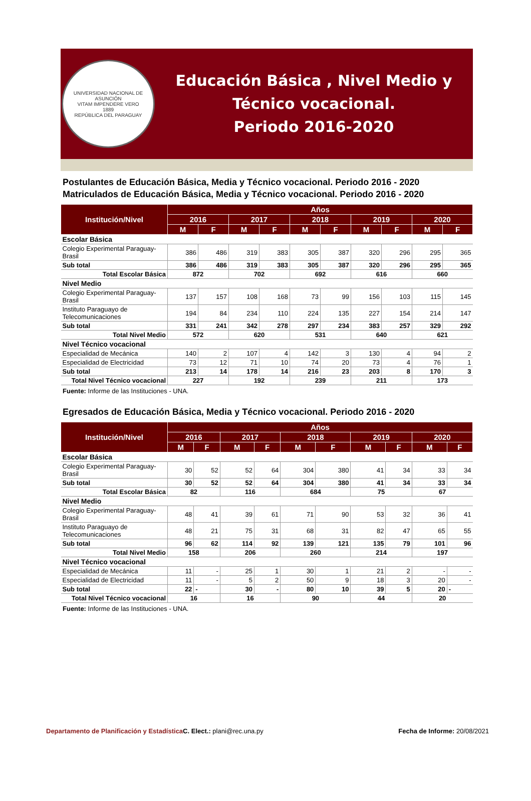UNIVERSIDAD NACIONAL DE ASUNCIÓN
VITAM IMPENDERE VERO
1889
REPÚBLICA DEL PARAGUAY
Educación Básica , Nivel Medio y
Técnico vocacional.
Periodo 2016-2020
Postulantes de Educación Básica, Media y Técnico vocacional. Periodo 2016 - 2020
Matriculados de Educación Básica, Media y Técnico vocacional. Periodo 2016 - 2020
| Institución/Nivel | Años | | | | | | | | | |
| --- | --- | --- | --- | --- | --- | --- | --- | --- | --- | --- |
| | 2016 | | 2017 | | 2018 | | 2019 | | 2020 | |
| | M | F | M | F | M | F | M | F | M | F |
| Escolar Básica | | | | | | | | | | |
| Colegio Experimental Paraguay-Brasil | 386 | 486 | 319 | 383 | 305 | 387 | 320 | 296 | 295 | 365 |
| Sub total | 386 | 486 | 319 | 383 | 305 | 387 | 320 | 296 | 295 | 365 |
| Total Escolar Básica | 872 | | 702 | | 692 | | 616 | | 660 | |
| Nivel Medio | | | | | | | | | | |
| Colegio Experimental Paraguay-Brasil | 137 | 157 | 108 | 168 | 73 | 99 | 156 | 103 | 115 | 145 |
| Instituto Paraguayo de Telecomunicaciones | 194 | 84 | 234 | 110 | 224 | 135 | 227 | 154 | 214 | 147 |
| Sub total | 331 | 241 | 342 | 278 | 297 | 234 | 383 | 257 | 329 | 292 |
| Total Nivel Medio | 572 | | 620 | | 531 | | 640 | | 621 | |
| Nivel Técnico vocacional | | | | | | | | | | |
| Especialidad de Mecánica | 140 | 2 | 107 | 4 | 142 | 3 | 130 | 4 | 94 | 2 |
| Especialidad de Electricidad | 73 | 12 | 71 | 10 | 74 | 20 | 73 | 4 | 76 | 1 |
| Sub total | 213 | 14 | 178 | 14 | 216 | 23 | 203 | 8 | 170 | 3 |
| Total Nivel Técnico vocacional | 227 | | 192 | | 239 | | 211 | | 173 | |
Fuente: Informe de las Instituciones - UNA.
Egresados de Educación Básica, Media y Técnico vocacional. Periodo 2016 - 2020
| Institución/Nivel | Años | | | | | | | | | |
| --- | --- | --- | --- | --- | --- | --- | --- | --- | --- | --- |
| | 2016 | | 2017 | | 2018 | | 2019 | | 2020 | |
| | M | F | M | F | M | F | M | F | M | F |
| Escolar Básica | | | | | | | | | | |
| Colegio Experimental Paraguay-Brasil | 30 | 52 | 52 | 64 | 304 | 380 | 41 | 34 | 33 | 34 |
| Sub total | 30 | 52 | 52 | 64 | 304 | 380 | 41 | 34 | 33 | 34 |
| Total Escolar Básica | 82 | | 116 | | 684 | | 75 | | 67 | |
| Nivel Medio | | | | | | | | | | |
| Colegio Experimental Paraguay-Brasil | 48 | 41 | 39 | 61 | 71 | 90 | 53 | 32 | 36 | 41 |
| Instituto Paraguayo de Telecomunicaciones | 48 | 21 | 75 | 31 | 68 | 31 | 82 | 47 | 65 | 55 |
| Sub total | 96 | 62 | 114 | 92 | 139 | 121 | 135 | 79 | 101 | 96 |
| Total Nivel Medio | 158 | | 206 | | 260 | | 214 | | 197 | |
| Nivel Técnico vocacional | | | | | | | | | | |
| Especialidad de Mecánica | 11 | - | 25 | 1 | 30 | 1 | 21 | 2 | - | - |
| Especialidad de Electricidad | 11 | - | 5 | 2 | 50 | 9 | 18 | 3 | 20 | - |
| Sub total | 22 | - | 30 | - | 80 | 10 | 39 | 5 | 20 | - |
| Total Nivel Técnico vocacional | 16 | | 16 | | 90 | | 44 | | 20 | |
Fuente: Informe de las Instituciones - UNA.
Departamento de Planificación y Estadística C. Elect.: plani@rec.una.py
Fecha de Informe: 20/08/2021